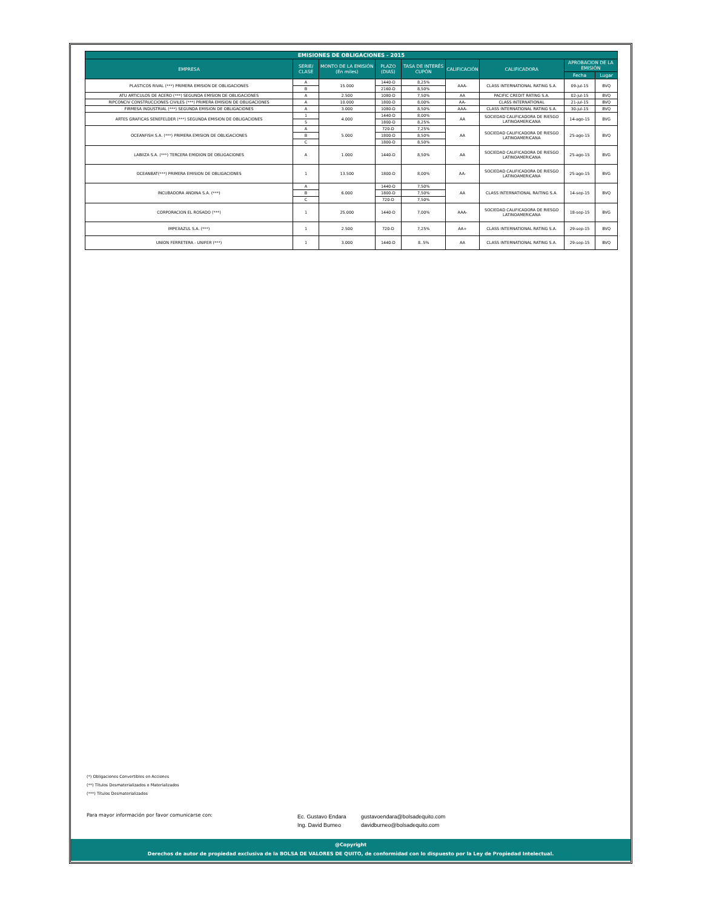| EMISIONES DE OBLIGACIONES - 2015 | | | | | | | | |
| --- | --- | --- | --- | --- | --- | --- | --- | --- |
| EMPRESA | SERIE/ CLASE | MONTO DE LA EMISIÓN (En miles) | PLAZO (DIAS) | TASA DE INTERÉS CUPÓN | CALIFICACIÓN | CALIFICADORA | APROBACION DE LA EMISIÓN | |
| | | | | | | | Fecha | Lugar |
| PLASTICOS RIVAL (***) PRIMERA EMISION DE OBLIGACIONES | A | 15.000 | 1440-D | 8,25% | AAA- | CLASS INTERNATIONAL RATING S.A. | 09-jul-15 | BVQ |
| | B | | 2160-D | 8,50% | | | | |
| ATU ARTICULOS DE ACERO (***) SEGUNDA EMISION DE OBLIGACIONES | A | 2.500 | 1080-D | 7,50% | AA | PACIFIC CREDIT RATING S.A. | 02-jul-15 | BVQ |
| RIPCONCIV CONSTRUCCIONES CIVILES (***) PRIMERA EMISION DE OBLIGACIONES | A | 10.000 | 1800-D | 8,00% | AA- | CLASS INTERNATIONAL | 21-jul-15 | BVQ |
| FIRMESA INDUSTRIAL (***) SEGUNDA EMISION DE OBLIGACIONES | A | 3.000 | 1080-D | 8,50% | AAA- | CLASS INTERNATIONAL RATING S.A. | 30-jul-15 | BVQ |
| ARTES GRAFICAS SENEFELDER (***) SEGUNDA EMISION DE OBLIGACIONES | 1 | 4.000 | 1440-D | 8,00% | AA | SOCIEDAD CALIFICADORA DE RIESGO LATINOAMERICANA | 14-ago-15 | BVG |
| | 5 | | 1800-D | 8,25% | | | | |
| OCEANFISH S.A. (***) PRIMERA EMISION DE OBLIGACIONES | A | 5.000 | 720-D | 7,25% | AA | SOCIEDAD CALIFICADORA DE RIESGO LATINOAMERICANA | 25-ago-15 | BVQ |
| | B | | 1800-D | 8,50% | | | | |
| | C | | 1800-D | 8,50% | | | | |
| LABIIZA S.A. (***) TERCERA EMIDION DE OBLIGACIONES | A | 1.000 | 1440-D | 8,50% | AA | SOCIEDAD CALIFICADORA DE RIESGO LATINOAMERICANA | 25-ago-15 | BVG |
| OCEANBAT(***) PRIMERA EMISION DE OBLIGACIONES | 1 | 13.500 | 1800-D | 8,00% | AA- | SOCIEDAD CALIFICADORA DE RIESGO LATINOAMERICANA | 25-ago-15 | BVG |
| INCUBADORA ANDINA S.A. (***) | A | 6.000 | 1440-D | 7,50% | AA | CLASS INTERNATIONAL RAITING S.A. | 14-sep-15 | BVQ |
| | B | | 1800-D | 7,50% | | | | |
| | C | | 720-D | 7,50% | | | | |
| CORPORACION EL ROSADO (***) | 1 | 25.000 | 1440-D | 7,00% | AAA- | SOCIEDAD CALIFICADORA DE RIESGO LATINOAMERICANA | 18-sep-15 | BVG |
| IMPEXAZUL S.A. (***) | 1 | 2.500 | 720-D | 7,25% | AA+ | CLASS INTERNATIONAL RATING S.A. | 29-sep-15 | BVQ |
| UNION FERRETERA - UNIFER (***) | 1 | 3.000 | 1440-D | 8..5% | AA | CLASS INTERNATIONAL RATING S.A. | 29-sep-15 | BVQ |
(*) Obligaciones Convertibles en Acciones
(**) Títulos Desmaterializados o Materializados
(***) Títulos Desmaterializados
Para mayor información por favor comunicarse con:
Ec. Gustavo Endara
Ing. David Burneo
gustavoendara@bolsadequito.com
davidburneo@bolsadequito.com
@Copyright
Derechos de autor de propiedad exclusiva de la BOLSA DE VALORES DE QUITO, de conformidad con lo dispuesto por la Ley de Propiedad Intelectual.